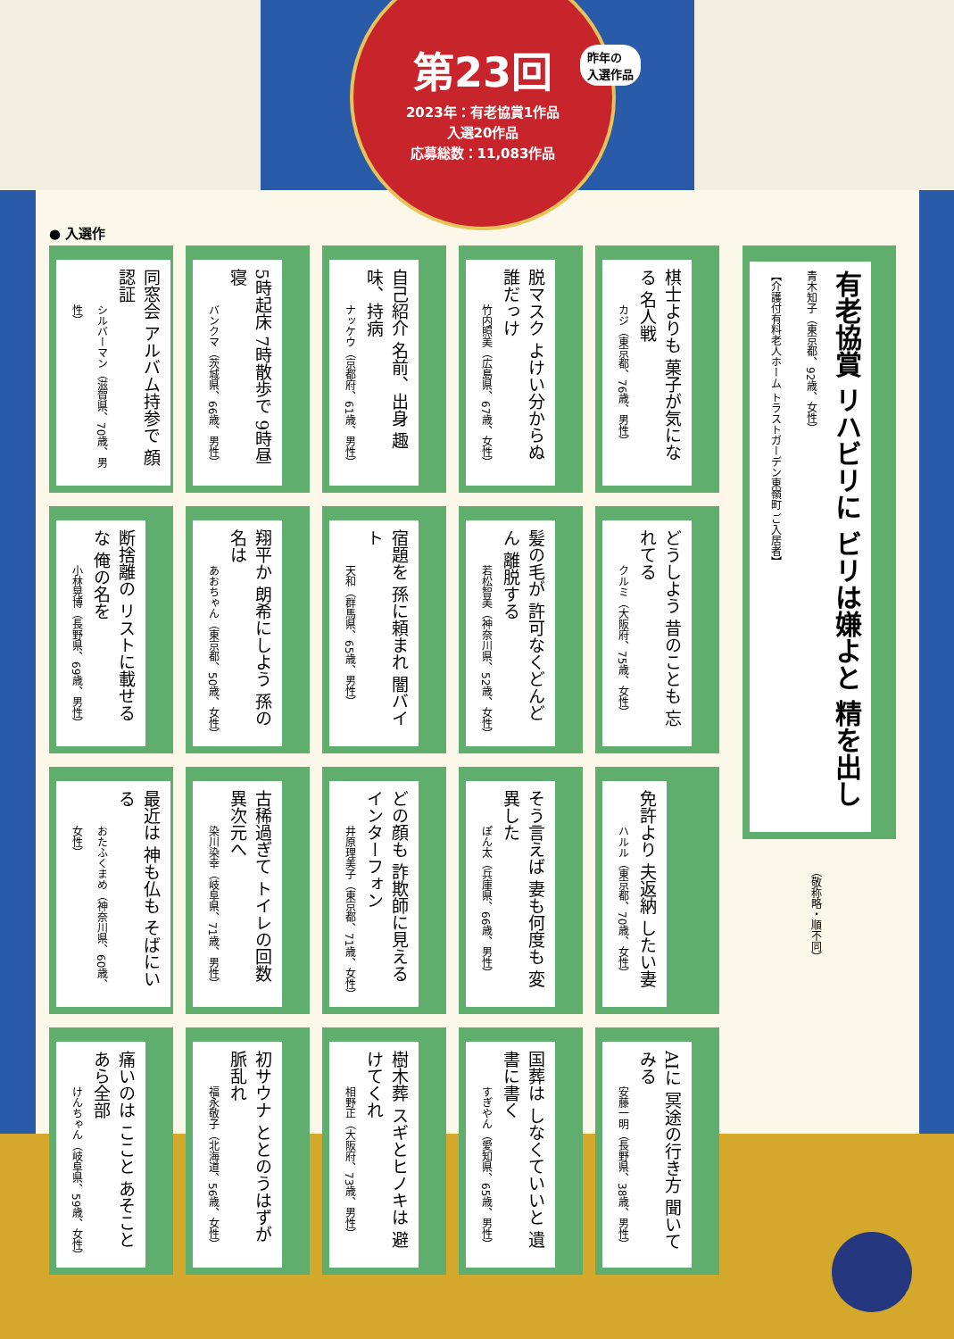第23回
2023年：有老協賞1作品
入選20作品
応募総数：11,083作品
昨年の
入選作品
● 入選作
有老協賞 リハビリに ビリは嫌よと 精を出し
青木知子（東京都、92歳、女性）
【介護付有料老人ホーム トラストガーデン東嶺町 ご入居者】
（敬称略・順不同）
同窓会 アルバム持参で 顔認証
シルバーマン（滋賀県、70歳、男性）
5時起床 7時散歩で 9時昼寝
バンクマ（茨城県、66歳、男性）
自己紹介 名前、出身 趣味、持病
ナッケウ（京都府、61歳、男性）
脱マスク よけい分からぬ 誰だっけ
竹内照美（広島県、67歳、女性）
棋士よりも 菓子が気になる 名人戦
カジ（東京都、76歳、男性）
断捨離の リストに載せるな 俺の名を
小林晃博（長野県、69歳、男性）
翔平か 朗希にしよう 孫の名は
あおちゃん（東京都、50歳、女性）
宿題を 孫に頼まれ 闇バイト
天和（群馬県、65歳、男性）
髪の毛が 許可なくどんどん 離脱する
若松智美（神奈川県、52歳、女性）
どうしよう 昔のことも 忘れてる
クルミ（大阪府、75歳、女性）
最近は 神も仏も そばにいる
おたふくまめ（神奈川県、60歳、女性）
古稀過ぎて トイレの回数 異次元へ
染川染幸（岐阜県、71歳、男性）
どの顔も 詐欺師に見える インターフォン
井原理美子（東京都、71歳、女性）
そう言えば 妻も何度も 変異した
ぽん太（兵庫県、66歳、男性）
免許より 夫返納 したい妻
ハルル（東京都、70歳、女性）
痛いのは ここと あそこと あら全部
けんちゃん（岐阜県、59歳、女性）
初サウナ ととのうはずが 脈乱れ
福永敬子（北海道、56歳、女性）
樹木葬 スギとヒノキは 避けてくれ
相野正（大阪府、73歳、男性）
国葬は しなくていいと 遺書に書く
すぎやん（愛知県、65歳、男性）
AIに 冥途の行き方 聞いてみる
安藤一明（長野県、38歳、男性）